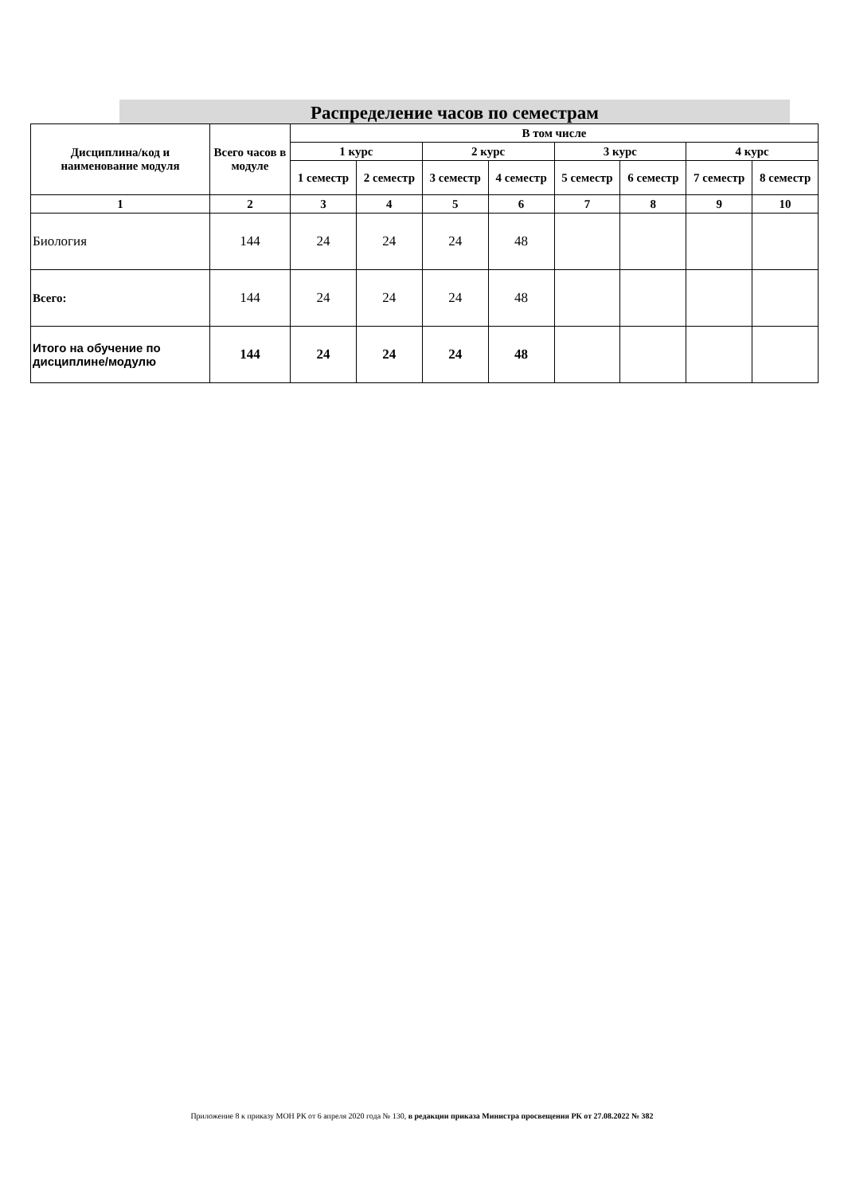Распределение часов по семестрам
| Дисциплина/код и наименование модуля | Всего часов в модуле | В том числе | | | | | | | |
| --- | --- | --- | --- | --- | --- | --- | --- | --- | --- |
| | | 1 курс | | 2 курс | | 3 курс | | 4 курс | |
| | | 1 семестр | 2 семестр | 3 семестр | 4 семестр | 5 семестр | 6 семестр | 7 семестр | 8 семестр |
| 1 | 2 | 3 | 4 | 5 | 6 | 7 | 8 | 9 | 10 |
| Биология | 144 | 24 | 24 | 24 | 48 | | | | |
| Всего: | 144 | 24 | 24 | 24 | 48 | | | | |
| Итого на обучение по дисциплине/модулю | 144 | 24 | 24 | 24 | 48 | | | | |
Приложение 8 к приказу МОН РК от 6 апреля 2020 года № 130, в редакции приказа Министра просвещения РК от 27.08.2022 № 382